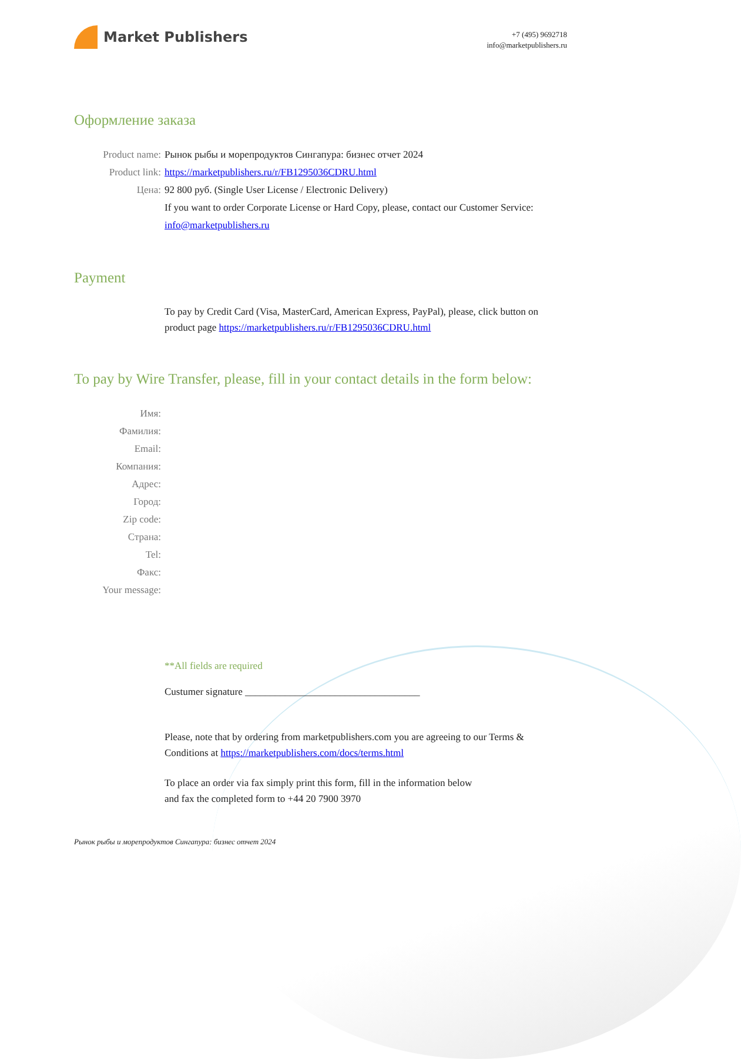Market Publishers
+7 (495) 9692718
info@marketpublishers.ru
Оформление заказа
Product name: Рынок рыбы и морепродуктов Сингапура: бизнес отчет 2024
Product link: https://marketpublishers.ru/r/FB1295036CDRU.html
Цена: 92 800 руб. (Single User License / Electronic Delivery)
If you want to order Corporate License or Hard Copy, please, contact our Customer Service:
info@marketpublishers.ru
Payment
To pay by Credit Card (Visa, MasterCard, American Express, PayPal), please, click button on product page https://marketpublishers.ru/r/FB1295036CDRU.html
To pay by Wire Transfer, please, fill in your contact details in the form below:
Имя:
Фамилия:
Email:
Компания:
Адрес:
Город:
Zip code:
Страна:
Tel:
Факс:
Your message:
**All fields are required
Custumer signature ___________________________________
Please, note that by ordering from marketpublishers.com you are agreeing to our Terms & Conditions at https://marketpublishers.com/docs/terms.html
To place an order via fax simply print this form, fill in the information below
and fax the completed form to +44 20 7900 3970
Рынок рыбы и морепродуктов Сингапура: бизнес отчет 2024